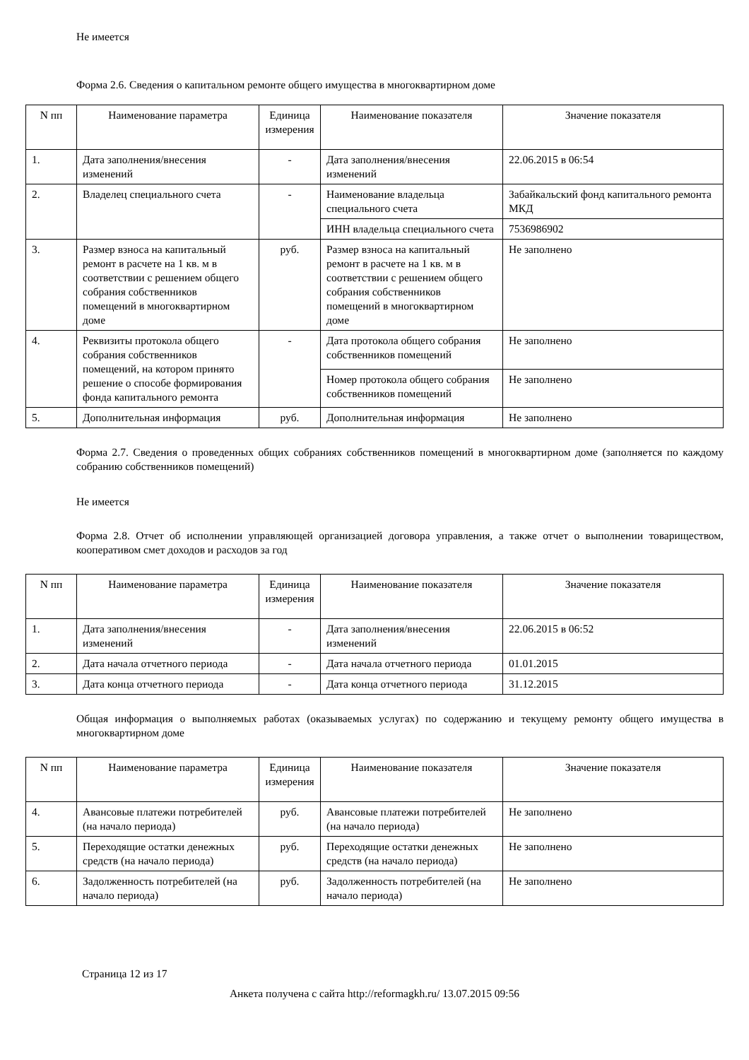Не имеется
Форма 2.6. Сведения о капитальном ремонте общего имущества в многоквартирном доме
| N пп | Наименование параметра | Единица измерения | Наименование показателя | Значение показателя |
| 1. | Дата заполнения/внесения изменений | - | Дата заполнения/внесения изменений | 22.06.2015 в 06:54 |
| 2. | Владелец специального счета | - | Наименование владельца специального счета | Забайкальский фонд капитального ремонта МКД |
| | | | ИНН владельца специального счета | 7536986902 |
| 3. | Размер взноса на капитальный ремонт в расчете на 1 кв. м в соответствии с решением общего собрания собственников помещений в многоквартирном доме | руб. | Размер взноса на капитальный ремонт в расчете на 1 кв. м в соответствии с решением общего собрания собственников помещений в многоквартирном доме | Не заполнено |
| 4. | Реквизиты протокола общего собрания собственников помещений, на котором принято решение о способе формирования фонда капитального ремонта | - | Дата протокола общего собрания собственников помещений | Не заполнено |
| | | | Номер протокола общего собрания собственников помещений | Не заполнено |
| 5. | Дополнительная информация | руб. | Дополнительная информация | Не заполнено |
Форма 2.7. Сведения о проведенных общих собраниях собственников помещений в многоквартирном доме (заполняется по каждому собранию собственников помещений)
Не имеется
Форма 2.8. Отчет об исполнении управляющей организацией договора управления, а также отчет о выполнении товариществом, кооперативом смет доходов и расходов за год
| N пп | Наименование параметра | Единица измерения | Наименование показателя | Значение показателя |
| 1. | Дата заполнения/внесения изменений | - | Дата заполнения/внесения изменений | 22.06.2015 в 06:52 |
| 2. | Дата начала отчетного периода | - | Дата начала отчетного периода | 01.01.2015 |
| 3. | Дата конца отчетного периода | - | Дата конца отчетного периода | 31.12.2015 |
Общая информация о выполняемых работах (оказываемых услугах) по содержанию и текущему ремонту общего имущества в многоквартирном доме
| N пп | Наименование параметра | Единица измерения | Наименование показателя | Значение показателя |
| 4. | Авансовые платежи потребителей (на начало периода) | руб. | Авансовые платежи потребителей (на начало периода) | Не заполнено |
| 5. | Переходящие остатки денежных средств (на начало периода) | руб. | Переходящие остатки денежных средств (на начало периода) | Не заполнено |
| 6. | Задолженность потребителей (на начало периода) | руб. | Задолженность потребителей (на начало периода) | Не заполнено |
Страница 12 из 17
Анкета получена с сайта http://reformagkh.ru/ 13.07.2015 09:56